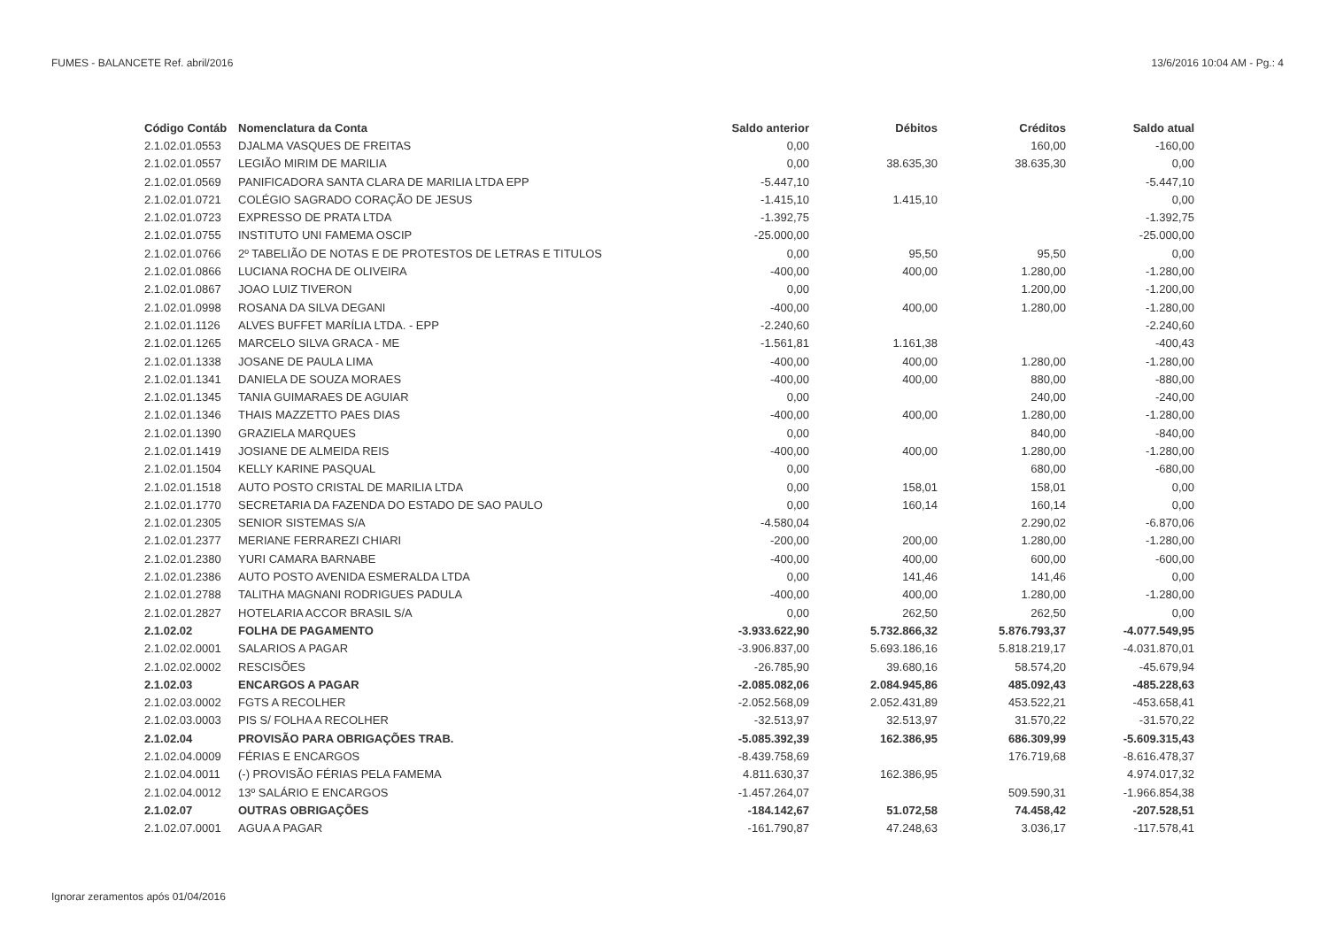FUMES - BALANCETE Ref. abril/2016 13/6/2016 10:04 AM - Pg.: 4
| Código Contáb | Nomenclatura da Conta | Saldo anterior | Débitos | Créditos | Saldo atual |
| --- | --- | --- | --- | --- | --- |
| 2.1.02.01.0553 | DJALMA VASQUES DE FREITAS | 0,00 | | 160,00 | -160,00 |
| 2.1.02.01.0557 | LEGIÃO MIRIM DE MARILIA | 0,00 | 38.635,30 | 38.635,30 | 0,00 |
| 2.1.02.01.0569 | PANIFICADORA SANTA CLARA DE MARILIA LTDA EPP | -5.447,10 | | | -5.447,10 |
| 2.1.02.01.0721 | COLÉGIO SAGRADO CORAÇÃO DE JESUS | -1.415,10 | 1.415,10 | | 0,00 |
| 2.1.02.01.0723 | EXPRESSO DE PRATA LTDA | -1.392,75 | | | -1.392,75 |
| 2.1.02.01.0755 | INSTITUTO UNI FAMEMA OSCIP | -25.000,00 | | | -25.000,00 |
| 2.1.02.01.0766 | 2º TABELIÃO DE NOTAS E DE PROTESTOS DE LETRAS E TITULOS | 0,00 | 95,50 | 95,50 | 0,00 |
| 2.1.02.01.0866 | LUCIANA ROCHA DE OLIVEIRA | -400,00 | 400,00 | 1.280,00 | -1.280,00 |
| 2.1.02.01.0867 | JOAO LUIZ TIVERON | 0,00 | | 1.200,00 | -1.200,00 |
| 2.1.02.01.0998 | ROSANA DA SILVA DEGANI | -400,00 | 400,00 | 1.280,00 | -1.280,00 |
| 2.1.02.01.1126 | ALVES BUFFET MARÍLIA LTDA. - EPP | -2.240,60 | | | -2.240,60 |
| 2.1.02.01.1265 | MARCELO SILVA GRACA - ME | -1.561,81 | 1.161,38 | | -400,43 |
| 2.1.02.01.1338 | JOSANE DE PAULA LIMA | -400,00 | 400,00 | 1.280,00 | -1.280,00 |
| 2.1.02.01.1341 | DANIELA DE SOUZA MORAES | -400,00 | 400,00 | 880,00 | -880,00 |
| 2.1.02.01.1345 | TANIA GUIMARAES DE AGUIAR | 0,00 | | 240,00 | -240,00 |
| 2.1.02.01.1346 | THAIS MAZZETTO PAES DIAS | -400,00 | 400,00 | 1.280,00 | -1.280,00 |
| 2.1.02.01.1390 | GRAZIELA MARQUES | 0,00 | | 840,00 | -840,00 |
| 2.1.02.01.1419 | JOSIANE DE ALMEIDA REIS | -400,00 | 400,00 | 1.280,00 | -1.280,00 |
| 2.1.02.01.1504 | KELLY KARINE PASQUAL | 0,00 | | 680,00 | -680,00 |
| 2.1.02.01.1518 | AUTO POSTO CRISTAL DE MARILIA LTDA | 0,00 | 158,01 | 158,01 | 0,00 |
| 2.1.02.01.1770 | SECRETARIA DA FAZENDA DO ESTADO DE SAO PAULO | 0,00 | 160,14 | 160,14 | 0,00 |
| 2.1.02.01.2305 | SENIOR SISTEMAS S/A | -4.580,04 | | 2.290,02 | -6.870,06 |
| 2.1.02.01.2377 | MERIANE FERRAREZI CHIARI | -200,00 | 200,00 | 1.280,00 | -1.280,00 |
| 2.1.02.01.2380 | YURI CAMARA BARNABE | -400,00 | 400,00 | 600,00 | -600,00 |
| 2.1.02.01.2386 | AUTO POSTO AVENIDA ESMERALDA LTDA | 0,00 | 141,46 | 141,46 | 0,00 |
| 2.1.02.01.2788 | TALITHA MAGNANI RODRIGUES PADULA | -400,00 | 400,00 | 1.280,00 | -1.280,00 |
| 2.1.02.01.2827 | HOTELARIA ACCOR BRASIL S/A | 0,00 | 262,50 | 262,50 | 0,00 |
| 2.1.02.02 | FOLHA DE PAGAMENTO | -3.933.622,90 | 5.732.866,32 | 5.876.793,37 | -4.077.549,95 |
| 2.1.02.02.0001 | SALARIOS A PAGAR | -3.906.837,00 | 5.693.186,16 | 5.818.219,17 | -4.031.870,01 |
| 2.1.02.02.0002 | RESCISÕES | -26.785,90 | 39.680,16 | 58.574,20 | -45.679,94 |
| 2.1.02.03 | ENCARGOS A PAGAR | -2.085.082,06 | 2.084.945,86 | 485.092,43 | -485.228,63 |
| 2.1.02.03.0002 | FGTS A RECOLHER | -2.052.568,09 | 2.052.431,89 | 453.522,21 | -453.658,41 |
| 2.1.02.03.0003 | PIS S/ FOLHA A RECOLHER | -32.513,97 | 32.513,97 | 31.570,22 | -31.570,22 |
| 2.1.02.04 | PROVISÃO PARA OBRIGAÇÕES TRAB. | -5.085.392,39 | 162.386,95 | 686.309,99 | -5.609.315,43 |
| 2.1.02.04.0009 | FÉRIAS E ENCARGOS | -8.439.758,69 | | 176.719,68 | -8.616.478,37 |
| 2.1.02.04.0011 | (-) PROVISÃO FÉRIAS PELA FAMEMA | 4.811.630,37 | 162.386,95 | | 4.974.017,32 |
| 2.1.02.04.0012 | 13º SALÁRIO E ENCARGOS | -1.457.264,07 | | 509.590,31 | -1.966.854,38 |
| 2.1.02.07 | OUTRAS OBRIGAÇÕES | -184.142,67 | 51.072,58 | 74.458,42 | -207.528,51 |
| 2.1.02.07.0001 | AGUA A PAGAR | -161.790,87 | 47.248,63 | 3.036,17 | -117.578,41 |
Ignorar zeramentos após 01/04/2016